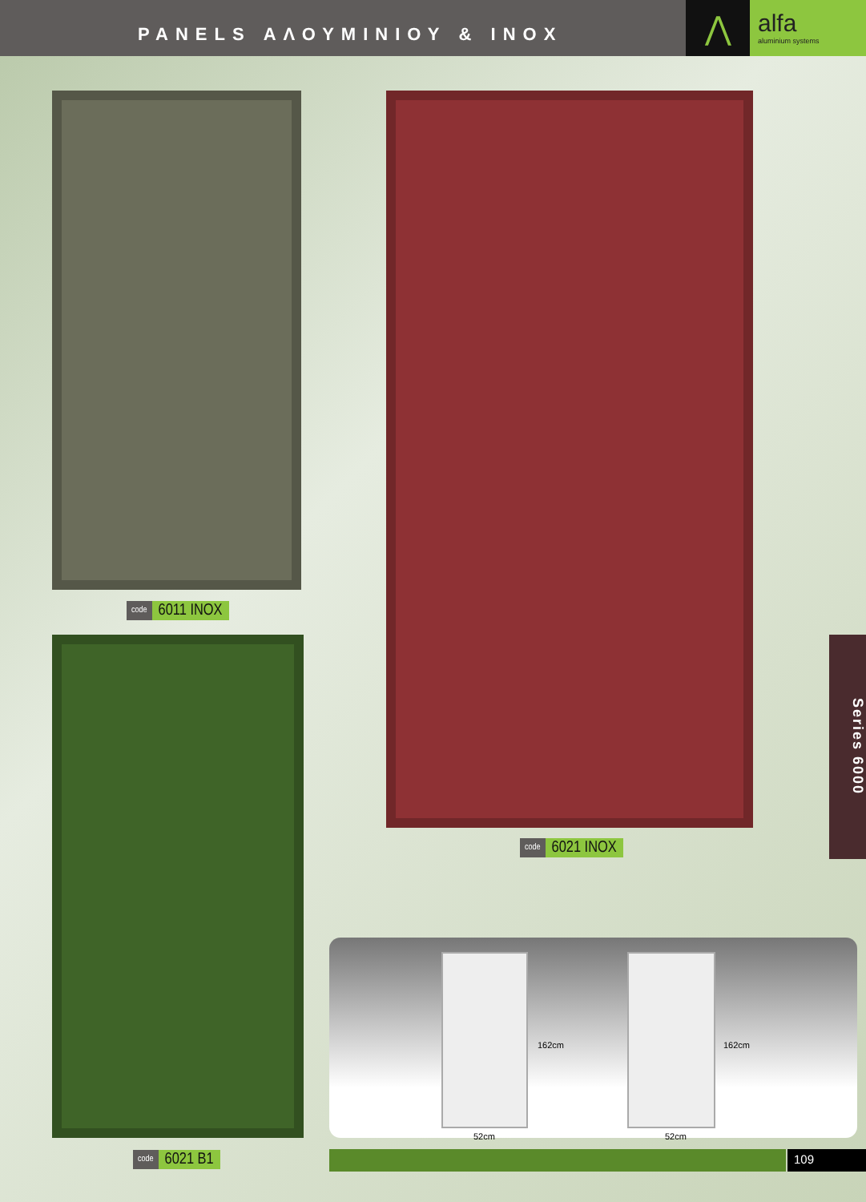PANELS ΑΛΟΥΜΙΝΙΟΥ & INOX
⋀
alfa
aluminium systems
code 6011 INOX
code 6021 INOX
code 6021 B1
Series 6000
162cm
52cm
162cm
52cm
109